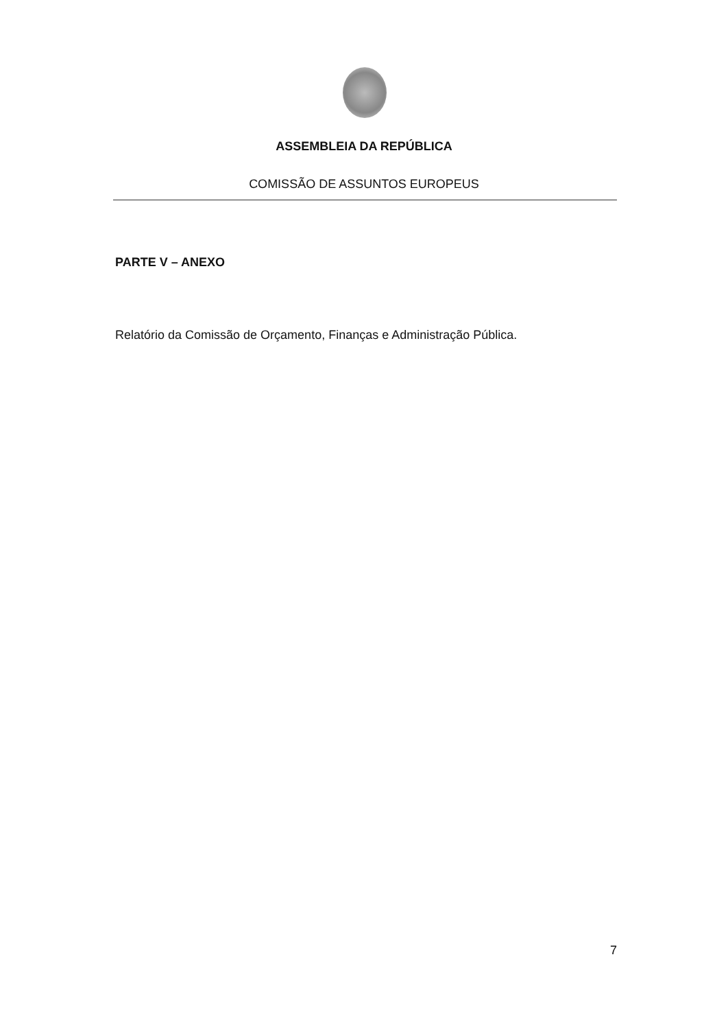ASSEMBLEIA DA REPÚBLICA
COMISSÃO DE ASSUNTOS EUROPEUS
PARTE V – ANEXO
Relatório da Comissão de Orçamento, Finanças e Administração Pública.
7